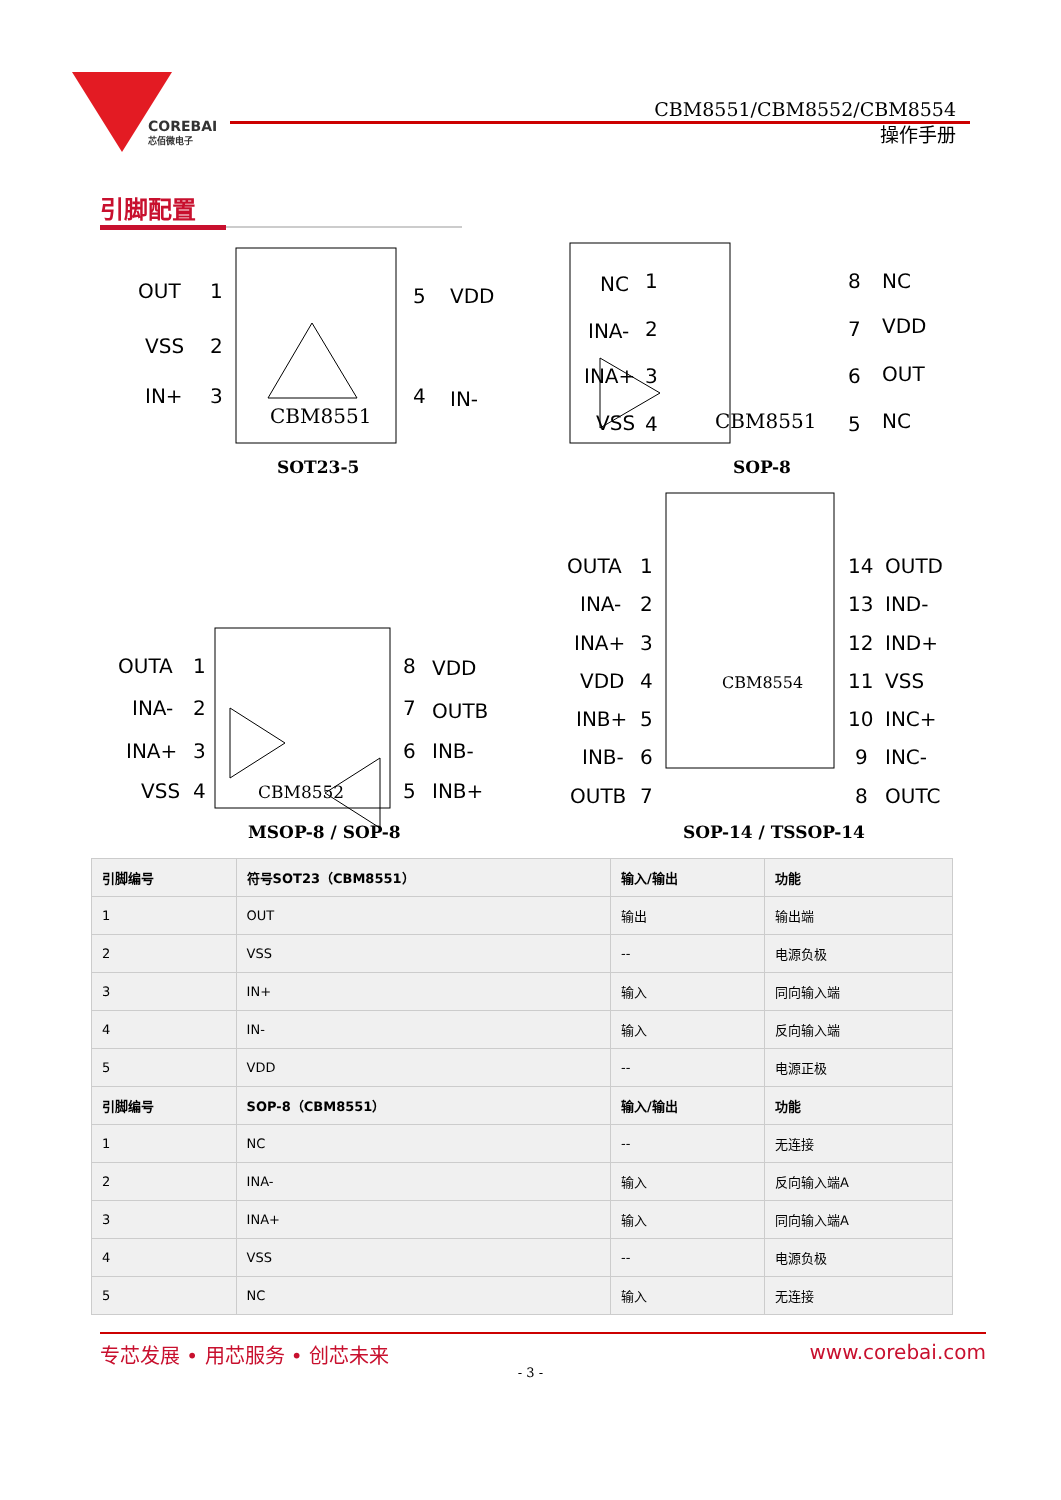COREBAI
芯佰微电子
CBM8551/CBM8552/CBM8554
操作手册
引脚配置
OUT
VSS
IN+
1
2
3
5
VDD
4
IN-
CBM8551
SOT23-5
NC
INA-
INA+
VSS
1
2
3
4
8
7
6
5
NC
VDD
OUT
NC
CBM8551
SOP-8
OUTA
INA-
INA+
VSS
1
2
3
4
8
7
6
5
VDD
OUTB
INB-
INB+
CBM8552
MSOP-8 / SOP-8
OUTA
INA-
INA+
VDD
INB+
INB-
OUTB
1
2
3
4
5
6
7
14
13
12
11
10
9
8
OUTD
IND-
IND+
VSS
INC+
INC-
OUTC
CBM8554
SOP-14 / TSSOP-14
| 引脚编号 | 符号SOT23（CBM8551） | 输入/输出 | 功能 |
| --- | --- | --- | --- |
| 1 | OUT | 输出 | 输出端 |
| 2 | VSS | -- | 电源负极 |
| 3 | IN+ | 输入 | 同向输入端 |
| 4 | IN- | 输入 | 反向输入端 |
| 5 | VDD | -- | 电源正极 |
| 引脚编号 | SOP-8（CBM8551） | 输入/输出 | 功能 |
| 1 | NC | -- | 无连接 |
| 2 | INA- | 输入 | 反向输入端A |
| 3 | INA+ | 输入 | 同向输入端A |
| 4 | VSS | -- | 电源负极 |
| 5 | NC | 输入 | 无连接 |
专芯发展 • 用芯服务 • 创芯未来 www.corebai.com
- 3 -